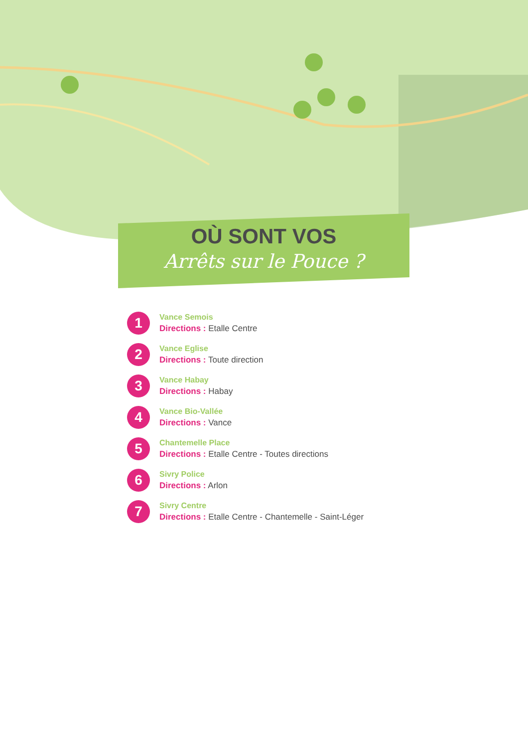OÙ SONT VOS
Arrêts sur le Pouce ?
1
Vance Semois
Directions : Etalle Centre
2
Vance Eglise
Directions : Toute direction
3
Vance Habay
Directions : Habay
4
Vance Bio-Vallée
Directions : Vance
5
Chantemelle Place
Directions : Etalle Centre - Toutes directions
6
Sivry Police
Directions : Arlon
7
Sivry Centre
Directions : Etalle Centre - Chantemelle - Saint-Léger